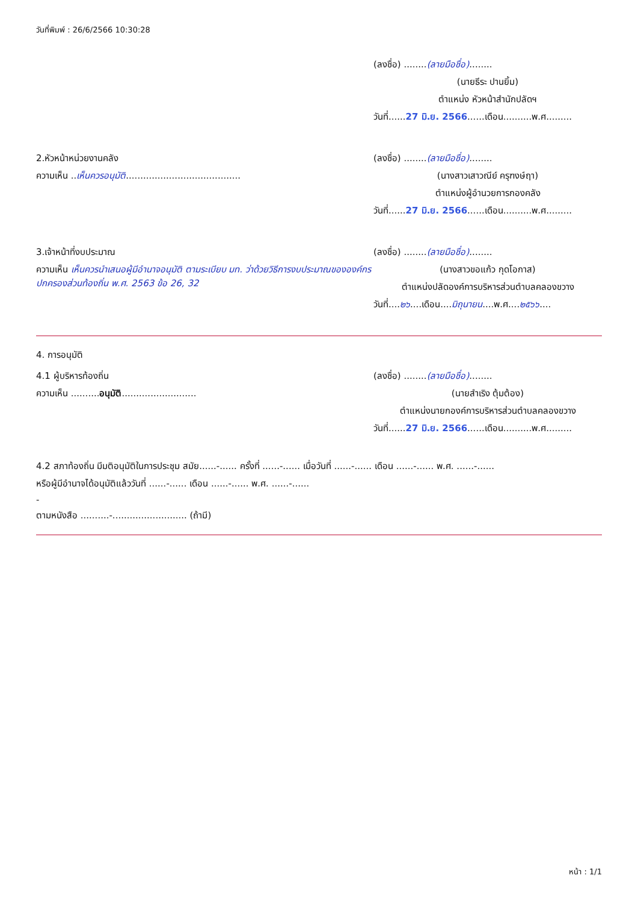วันที่พิมพ์ : 26/6/2566 10:30:28
(ลงชื่อ) ........(ลายมือชื่อ)........
(นายธีระ ปานยิ้ม)
ตำแหน่ง หัวหน้าสำนักปลัดฯ
วันที่......27 มิ.ย. 2566......เดือน..........พ.ศ.........
2.หัวหน้าหน่วยงานคลัง
ความเห็น ..เห็นควรอนุมัติ........................................
(ลงชื่อ) ........(ลายมือชื่อ)........
(นางสาวเสาวณีย์ ครุฑงษ์ฤา)
ตำแหน่งผู้อำนวยการกองคลัง
วันที่......27 มิ.ย. 2566......เดือน..........พ.ศ.........
3.เจ้าหน้าที่งบประมาณ
ความเห็น เห็นควรนำเสนอผู้มีอำนาจอนุมัติ ตามระเบียบ มท. ว่าด้วยวิธีการงบประมาณขององค์กรปกครองส่วนท้องถิ่น พ.ศ. 2563 ข้อ 26, 32
(ลงชื่อ) ........(ลายมือชื่อ)........
(นางสาวขอแก้ว กุดโอกาส)
ตำแหน่งปลัดองค์การบริหารส่วนตำบลคลองขวาง
วันที่....๒๖....เดือน....มิถุนายน....พ.ศ....๒๕๖๖....
4. การอนุมัติ
4.1 ผู้บริหารท้องถิ่น
ความเห็น ..........อนุมัติ..........................
(ลงชื่อ) ........(ลายมือชื่อ)........
(นายสำเริง ตุ้มต้อง)
ตำแหน่งนายกองค์การบริหารส่วนตำบลคลองขวาง
วันที่......27 มิ.ย. 2566......เดือน..........พ.ศ.........
4.2 สภาท้องถิ่น มีมติอนุมัติในการประชุม สมัย......-...... ครั้งที่ ......-...... เมื่อวันที่ ......-...... เดือน ......-...... พ.ศ. ......-......
หรือผู้มีอำนาจได้อนุมัติแล้ววันที่ ......-...... เดือน ......-...... พ.ศ. ......-......
-
ตามหนังสือ ..........-.......................... (ถ้ามี)
หน้า : 1/1